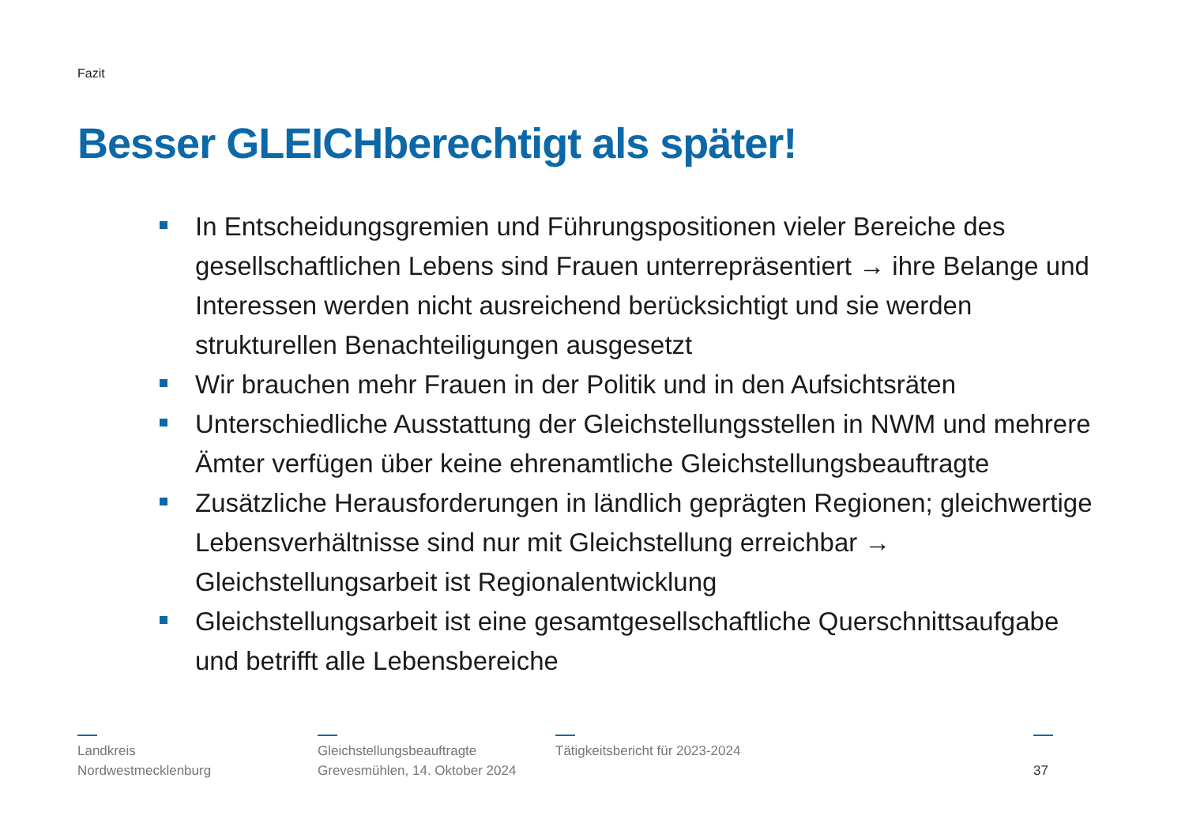Fazit
Besser GLEICHberechtigt als später!
In Entscheidungsgremien und Führungspositionen vieler Bereiche des gesellschaftlichen Lebens sind Frauen unterrepräsentiert → ihre Belange und Interessen werden nicht ausreichend berücksichtigt und sie werden strukturellen Benachteiligungen ausgesetzt
Wir brauchen mehr Frauen in der Politik und in den Aufsichtsräten
Unterschiedliche Ausstattung der Gleichstellungsstellen in NWM und mehrere Ämter verfügen über keine ehrenamtliche Gleichstellungsbeauftragte
Zusätzliche Herausforderungen in ländlich geprägten Regionen; gleichwertige Lebensverhältnisse sind nur mit Gleichstellung erreichbar → Gleichstellungsarbeit ist Regionalentwicklung
Gleichstellungsarbeit ist eine gesamtgesellschaftliche Querschnittsaufgabe und betrifft alle Lebensbereiche
Landkreis
Nordwestmecklenburg
Gleichstellungsbeauftragte
Grevesmühlen, 14. Oktober 2024
Tätigkeitsbericht für 2023-2024
37